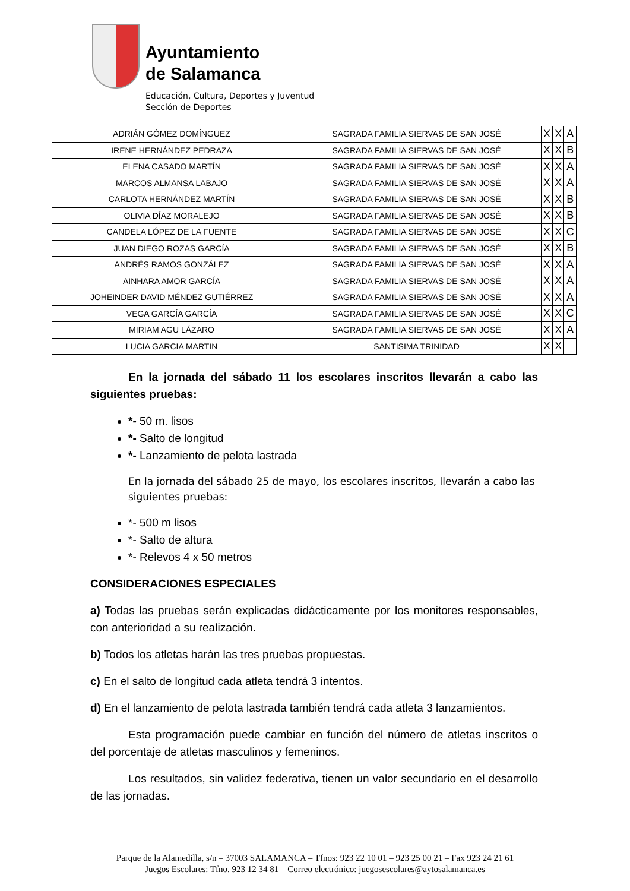Ayuntamiento
de Salamanca
Educación, Cultura, Deportes y Juventud
Sección de Deportes
| ADRIÁN GÓMEZ DOMÍNGUEZ | SAGRADA FAMILIA SIERVAS DE SAN JOSÉ | X | X | A |
| IRENE HERNÁNDEZ PEDRAZA | SAGRADA FAMILIA SIERVAS DE SAN JOSÉ | X | X | B |
| ELENA CASADO MARTÍN | SAGRADA FAMILIA SIERVAS DE SAN JOSÉ | X | X | A |
| MARCOS ALMANSA LABAJO | SAGRADA FAMILIA SIERVAS DE SAN JOSÉ | X | X | A |
| CARLOTA HERNÁNDEZ MARTÍN | SAGRADA FAMILIA SIERVAS DE SAN JOSÉ | X | X | B |
| OLIVIA DÍAZ MORALEJO | SAGRADA FAMILIA SIERVAS DE SAN JOSÉ | X | X | B |
| CANDELA LÓPEZ DE LA FUENTE | SAGRADA FAMILIA SIERVAS DE SAN JOSÉ | X | X | C |
| JUAN DIEGO ROZAS GARCÍA | SAGRADA FAMILIA SIERVAS DE SAN JOSÉ | X | X | B |
| ANDRÉS RAMOS GONZÁLEZ | SAGRADA FAMILIA SIERVAS DE SAN JOSÉ | X | X | A |
| AINHARA AMOR GARCÍA | SAGRADA FAMILIA SIERVAS DE SAN JOSÉ | X | X | A |
| JOHEINDER DAVID MÉNDEZ GUTIÉRREZ | SAGRADA FAMILIA SIERVAS DE SAN JOSÉ | X | X | A |
| VEGA GARCÍA GARCÍA | SAGRADA FAMILIA SIERVAS DE SAN JOSÉ | X | X | C |
| MIRIAM AGU LÁZARO | SAGRADA FAMILIA SIERVAS DE SAN JOSÉ | X | X | A |
| LUCIA GARCIA MARTIN | SANTISIMA TRINIDAD | X | X | |
En la jornada del sábado 11 los escolares inscritos llevarán a cabo las siguientes pruebas:
*- 50 m. lisos
*- Salto de longitud
*- Lanzamiento de pelota lastrada
En la jornada del sábado 25 de mayo, los escolares inscritos, llevarán a cabo las siguientes pruebas:
*- 500 m lisos
*- Salto de altura
*- Relevos 4 x 50 metros
CONSIDERACIONES ESPECIALES
a) Todas las pruebas serán explicadas didácticamente por los monitores responsables, con anterioridad a su realización.
b) Todos los atletas harán las tres pruebas propuestas.
c) En el salto de longitud cada atleta tendrá 3 intentos.
d) En el lanzamiento de pelota lastrada también tendrá cada atleta 3 lanzamientos.
Esta programación puede cambiar en función del número de atletas inscritos o del porcentaje de atletas masculinos y femeninos.
Los resultados, sin validez federativa, tienen un valor secundario en el desarrollo de las jornadas.
Parque de la Alamedilla, s/n – 37003 SALAMANCA – Tfnos: 923 22 10 01 – 923 25 00 21 – Fax 923 24 21 61
Juegos Escolares: Tfno. 923 12 34 81 – Correo electrónico: juegosescolares@aytosalamanca.es